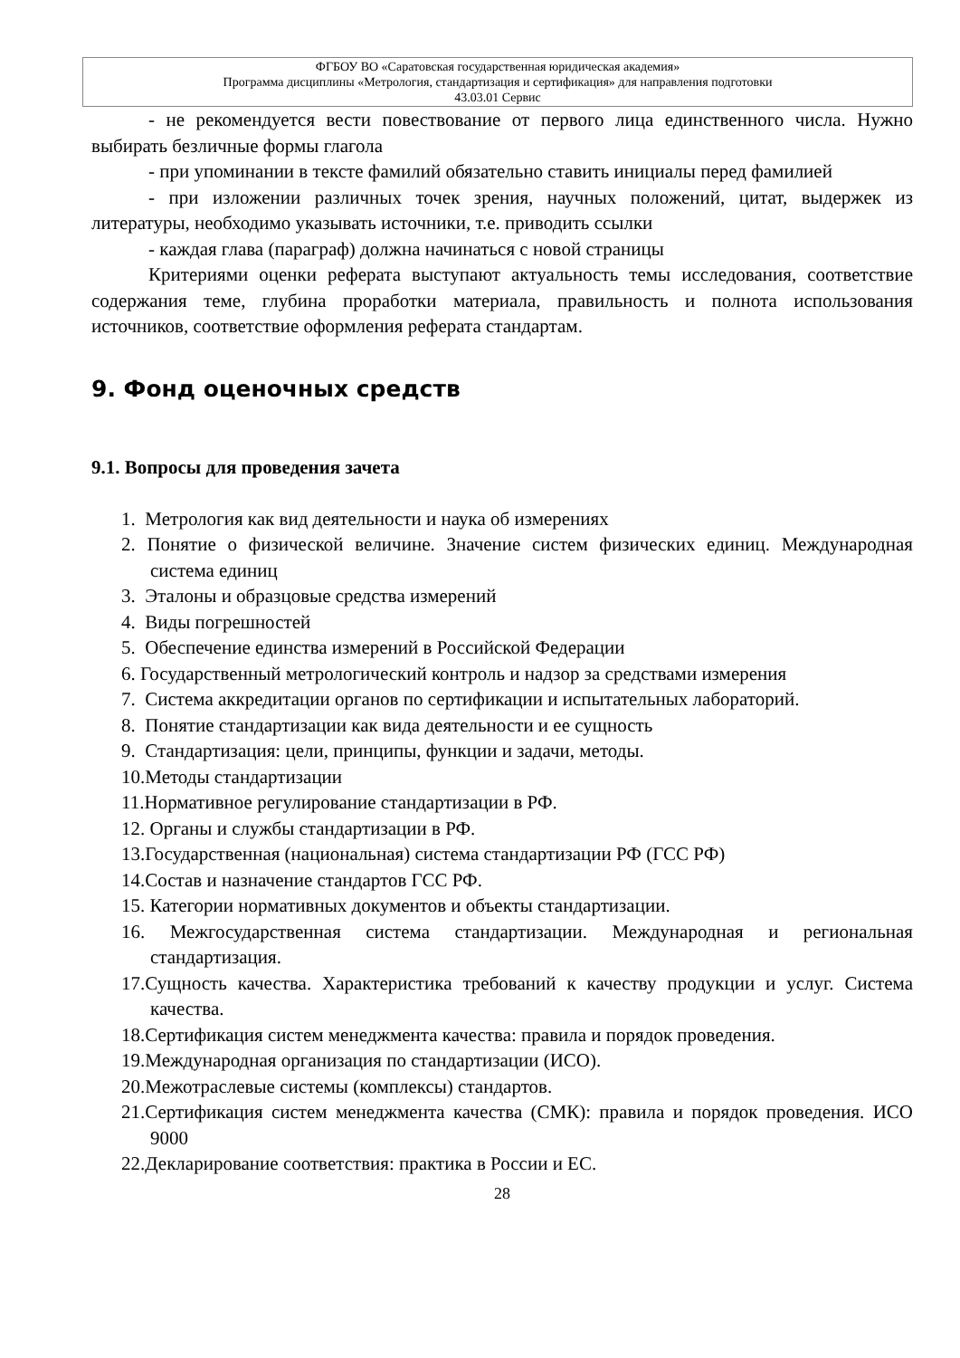ФГБОУ ВО «Саратовская государственная юридическая академия»
Программа дисциплины «Метрология, стандартизация и сертификация» для направления подготовки
43.03.01 Сервис
- не рекомендуется вести повествование от первого лица единственного числа. Нужно выбирать безличные формы глагола
- при упоминании в тексте фамилий обязательно ставить инициалы перед фамилией
- при изложении различных точек зрения, научных положений, цитат, выдержек из литературы, необходимо указывать источники, т.е. приводить ссылки
- каждая глава (параграф) должна начинаться с новой страницы
Критериями оценки реферата выступают актуальность темы исследования, соответствие содержания теме, глубина проработки материала, правильность и полнота использования источников, соответствие оформления реферата стандартам.
9. Фонд оценочных средств
9.1. Вопросы для проведения зачета
1. Метрология как вид деятельности и наука об измерениях
2. Понятие о физической величине. Значение систем физических единиц. Международная система единиц
3. Эталоны и образцовые средства измерений
4. Виды погрешностей
5. Обеспечение единства измерений в Российской Федерации
6. Государственный метрологический контроль и надзор за средствами измерения
7. Система аккредитации органов по сертификации и испытательных лабораторий.
8. Понятие стандартизации как вида деятельности и ее сущность
9. Стандартизация: цели, принципы, функции и задачи, методы.
10.Методы стандартизации
11.Нормативное регулирование стандартизации в РФ.
12. Органы и службы стандартизации в РФ.
13.Государственная (национальная) система стандартизации РФ (ГСС РФ)
14.Состав и назначение стандартов ГСС РФ.
15. Категории нормативных документов и объекты стандартизации.
16. Межгосударственная система стандартизации. Международная и региональная стандартизация.
17.Сущность качества. Характеристика требований к качеству продукции и услуг. Система качества.
18.Сертификация систем менеджмента качества: правила и порядок проведения.
19.Международная организация по стандартизации (ИСО).
20.Межотраслевые системы (комплексы) стандартов.
21.Сертификация систем менеджмента качества (СМК): правила и порядок проведения. ИСО 9000
22.Декларирование соответствия: практика в России и ЕС.
28